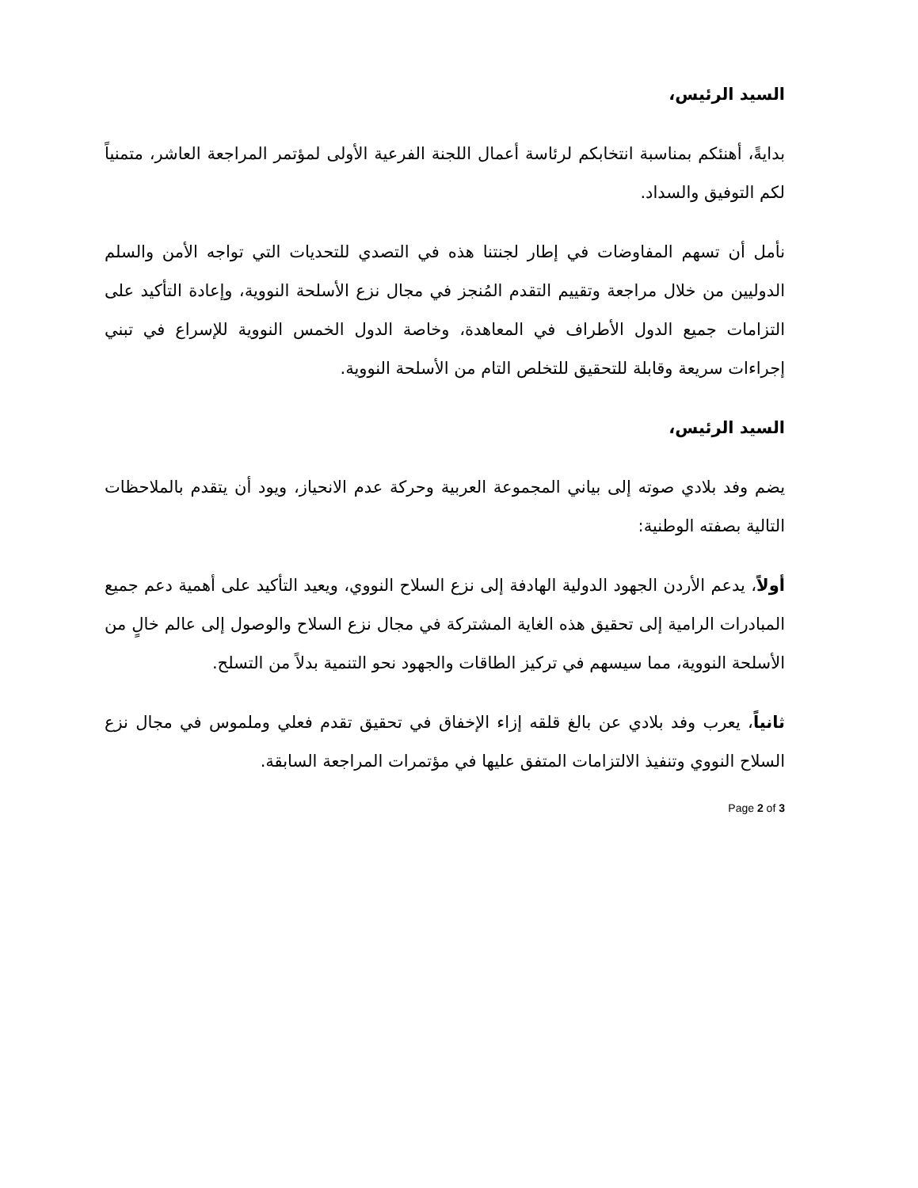السيد الرئيس،
بدايةً، أهنئكم بمناسبة انتخابكم لرئاسة أعمال اللجنة الفرعية الأولى لمؤتمر المراجعة العاشر، متمنياً لكم التوفيق والسداد.
نأمل أن تسهم المفاوضات في إطار لجنتنا هذه في التصدي للتحديات التي تواجه الأمن والسلم الدوليين من خلال مراجعة وتقييم التقدم المُنجز في مجال نزع الأسلحة النووية، وإعادة التأكيد على التزامات جميع الدول الأطراف في المعاهدة، وخاصة الدول الخمس النووية للإسراع في تبني إجراءات سريعة وقابلة للتحقيق للتخلص التام من الأسلحة النووية.
السيد الرئيس،
يضم وفد بلادي صوته إلى بياني المجموعة العربية وحركة عدم الانحياز، ويود أن يتقدم بالملاحظات التالية بصفته الوطنية:
أولاً، يدعم الأردن الجهود الدولية الهادفة إلى نزع السلاح النووي، ويعيد التأكيد على أهمية دعم جميع المبادرات الرامية إلى تحقيق هذه الغاية المشتركة في مجال نزع السلاح والوصول إلى عالم خالٍ من الأسلحة النووية، مما سيسهم في تركيز الطاقات والجهود نحو التنمية بدلاً من التسلح.
ثانياً، يعرب وفد بلادي عن بالغ قلقه إزاء الإخفاق في تحقيق تقدم فعلي وملموس في مجال نزع السلاح النووي وتنفيذ الالتزامات المتفق عليها في مؤتمرات المراجعة السابقة.
Page 2 of 3